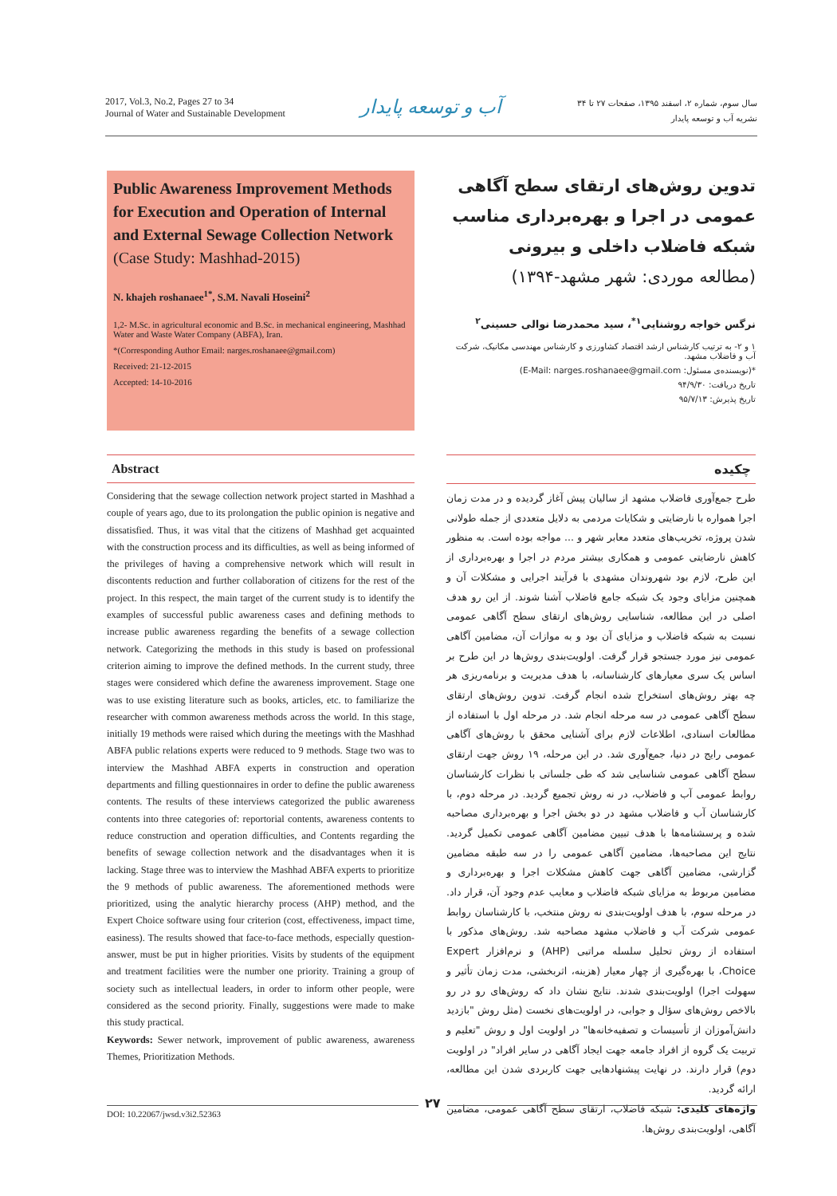2017, Vol.3, No.2, Pages 27 to 34
Journal of Water and Sustainable Development
آب و توسعه پایدار
سال سوم، شماره ۲، اسفند ۱۳۹۵، صفحات ۲۷ تا ۳۴
نشریه آب و توسعه پایدار
Public Awareness Improvement Methods for Execution and Operation of Internal and External Sewage Collection Network (Case Study: Mashhad-2015)
N. khajeh roshanaee<sup>1*</sup>, S.M. Navali Hoseini<sup>2</sup>
1,2- M.Sc. in agricultural economic and B.Sc. in mechanical engineering, Mashhad Water and Waste Water Company (ABFA), Iran.
*(Corresponding Author Email: narges.roshanaee@gmail.com)
Received: 21-12-2015
Accepted: 14-10-2016
Abstract
Considering that the sewage collection network project started in Mashhad a couple of years ago, due to its prolongation the public opinion is negative and dissatisfied. Thus, it was vital that the citizens of Mashhad get acquainted with the construction process and its difficulties, as well as being informed of the privileges of having a comprehensive network which will result in discontents reduction and further collaboration of citizens for the rest of the project. In this respect, the main target of the current study is to identify the examples of successful public awareness cases and defining methods to increase public awareness regarding the benefits of a sewage collection network. Categorizing the methods in this study is based on professional criterion aiming to improve the defined methods. In the current study, three stages were considered which define the awareness improvement. Stage one was to use existing literature such as books, articles, etc. to familiarize the researcher with common awareness methods across the world. In this stage, initially 19 methods were raised which during the meetings with the Mashhad ABFA public relations experts were reduced to 9 methods. Stage two was to interview the Mashhad ABFA experts in construction and operation departments and filling questionnaires in order to define the public awareness contents. The results of these interviews categorized the public awareness contents into three categories of: reportorial contents, awareness contents to reduce construction and operation difficulties, and Contents regarding the benefits of sewage collection network and the disadvantages when it is lacking. Stage three was to interview the Mashhad ABFA experts to prioritize the 9 methods of public awareness. The aforementioned methods were prioritized, using the analytic hierarchy process (AHP) method, and the Expert Choice software using four criterion (cost, effectiveness, impact time, easiness). The results showed that face-to-face methods, especially question-answer, must be put in higher priorities. Visits by students of the equipment and treatment facilities were the number one priority. Training a group of society such as intellectual leaders, in order to inform other people, were considered as the second priority. Finally, suggestions were made to make this study practical.
Keywords: Sewer network, improvement of public awareness, awareness Themes, Prioritization Methods.
تدوین روش‌های ارتقای سطح آگاهی عمومی در اجرا و بهره‌برداری مناسب شبکه فاضلاب داخلی و بیرونی (مطالعه موردی: شهر مشهد-۱۳۹۴)
نرگس خواجه روشنایی<sup>۱*</sup>، سید محمدرضا نوالی حسینی<sup>۲</sup>
۱ و ۲- به ترتیب کارشناس ارشد اقتصاد کشاورزی و کارشناس مهندسی مکانیک، شرکت آب و فاضلاب مشهد.
*(نویسنده‌ی مسئول: E-Mail: narges.roshanaee@gmail.com)
تاریخ دریافت: ۹۴/۹/۳۰
تاریخ پذیرش: ۹۵/۷/۱۳
چکیده
طرح جمع‌آوری فاضلاب مشهد از سالیان پیش آغاز گردیده و در مدت زمان اجرا همواره با نارضایتی و شکایات مردمی به دلایل متعددی از جمله طولانی شدن پروژه، تخریب‌های متعدد معابر شهر و ... مواجه بوده است. به منظور کاهش نارضایتی عمومی و همکاری بیشتر مردم در اجرا و بهره‌برداری از این طرح، لازم بود شهروندان مشهدی با فرآیند اجرایی و مشکلات آن و همچنین مزایای وجود یک شبکه جامع فاضلاب آشنا شوند. از این رو هدف اصلی در این مطالعه، شناسایی روش‌های ارتقای سطح آگاهی عمومی نسبت به شبکه فاضلاب و مزایای آن بود و به موازات آن، مضامین آگاهی عمومی نیز مورد جستجو قرار گرفت. اولویت‌بندی روش‌ها در این طرح بر اساس یک سری معیارهای کارشناسانه، با هدف مدیریت و برنامه‌ریزی هر چه بهتر روش‌های استخراج شده انجام گرفت. تدوین روش‌های ارتقای سطح آگاهی عمومی در سه مرحله انجام شد. در مرحله اول با استفاده از مطالعات اسنادی، اطلاعات لازم برای آشنایی محقق با روش‌های آگاهی عمومی رایج در دنیا، جمع‌آوری شد. در این مرحله، ۱۹ روش جهت ارتقای سطح آگاهی عمومی شناسایی شد که طی جلساتی با نظرات کارشناسان روابط عمومی آب و فاضلاب، در نه روش تجمیع گردید. در مرحله دوم، با کارشناسان آب و فاضلاب مشهد در دو بخش اجرا و بهره‌برداری مصاحبه شده و پرسشنامه‌ها با هدف تبیین مضامین آگاهی عمومی تکمیل گردید. نتایج این مصاحبه‌ها، مضامین آگاهی عمومی را در سه طبقه مضامین گزارشی، مضامین آگاهی جهت کاهش مشکلات اجرا و بهره‌برداری و مضامین مربوط به مزایای شبکه فاضلاب و معایب عدم وجود آن، قرار داد. در مرحله سوم، با هدف اولویت‌بندی نه روش منتخب، با کارشناسان روابط عمومی شرکت آب و فاضلاب مشهد مصاحبه شد. روش‌های مذکور با استفاده از روش تحلیل سلسله مراتبی (AHP) و نرم‌افزار Expert Choice، با بهره‌گیری از چهار معیار (هزینه، اثربخشی، مدت زمان تأثیر و سهولت اجرا) اولویت‌بندی شدند. نتایج نشان داد که روش‌های رو در رو بالاخص روش‌های سؤال و جوابی، در اولویت‌های نخست (مثل روش "بازدید دانش‌آموزان از تأسیسات و تصفیه‌خانه‌ها" در اولویت اول و روش "تعلیم و تربیت یک گروه از افراد جامعه جهت ایجاد آگاهی در سایر افراد" در اولویت دوم) قرار دارند. در نهایت پیشنهادهایی جهت کاربردی شدن این مطالعه، ارائه گردید.
واژه‌های کلیدی: شبکه فاضلاب، ارتقای سطح آگاهی عمومی، مضامین آگاهی، اولویت‌بندی روش‌ها.
DOI: 10.22067/jwsd.v3i2.52363 ۲۷